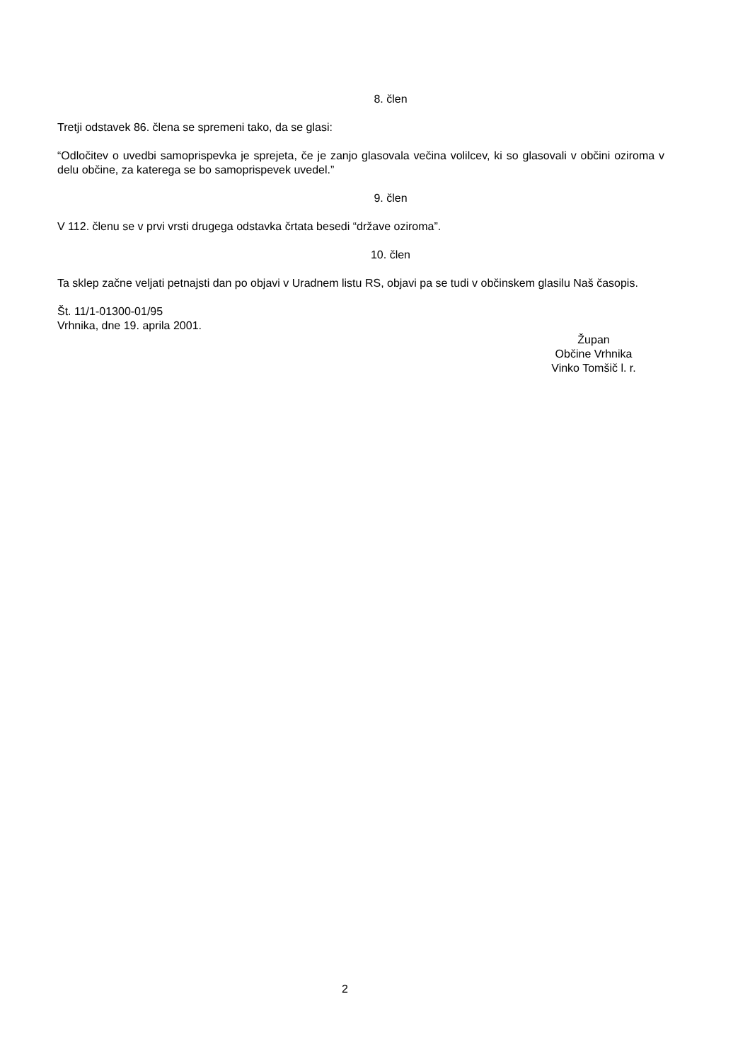8. člen
Tretji odstavek 86. člena se spremeni tako, da se glasi:
“Odločitev o uvedbi samoprispevka je sprejeta, če je zanjo glasovala večina volilcev, ki so glasovali v občini oziroma v delu občine, za katerega se bo samoprispevek uvedel.”
9. člen
V 112. členu se v prvi vrsti drugega odstavka črtata besedi “države oziroma”.
10. člen
Ta sklep začne veljati petnajsti dan po objavi v Uradnem listu RS, objavi pa se tudi v občinskem glasilu Naš časopis.
Št. 11/1-01300-01/95
Vrhnika, dne 19. aprila 2001.
Župan
Občine Vrhnika
Vinko Tomšič l. r.
2